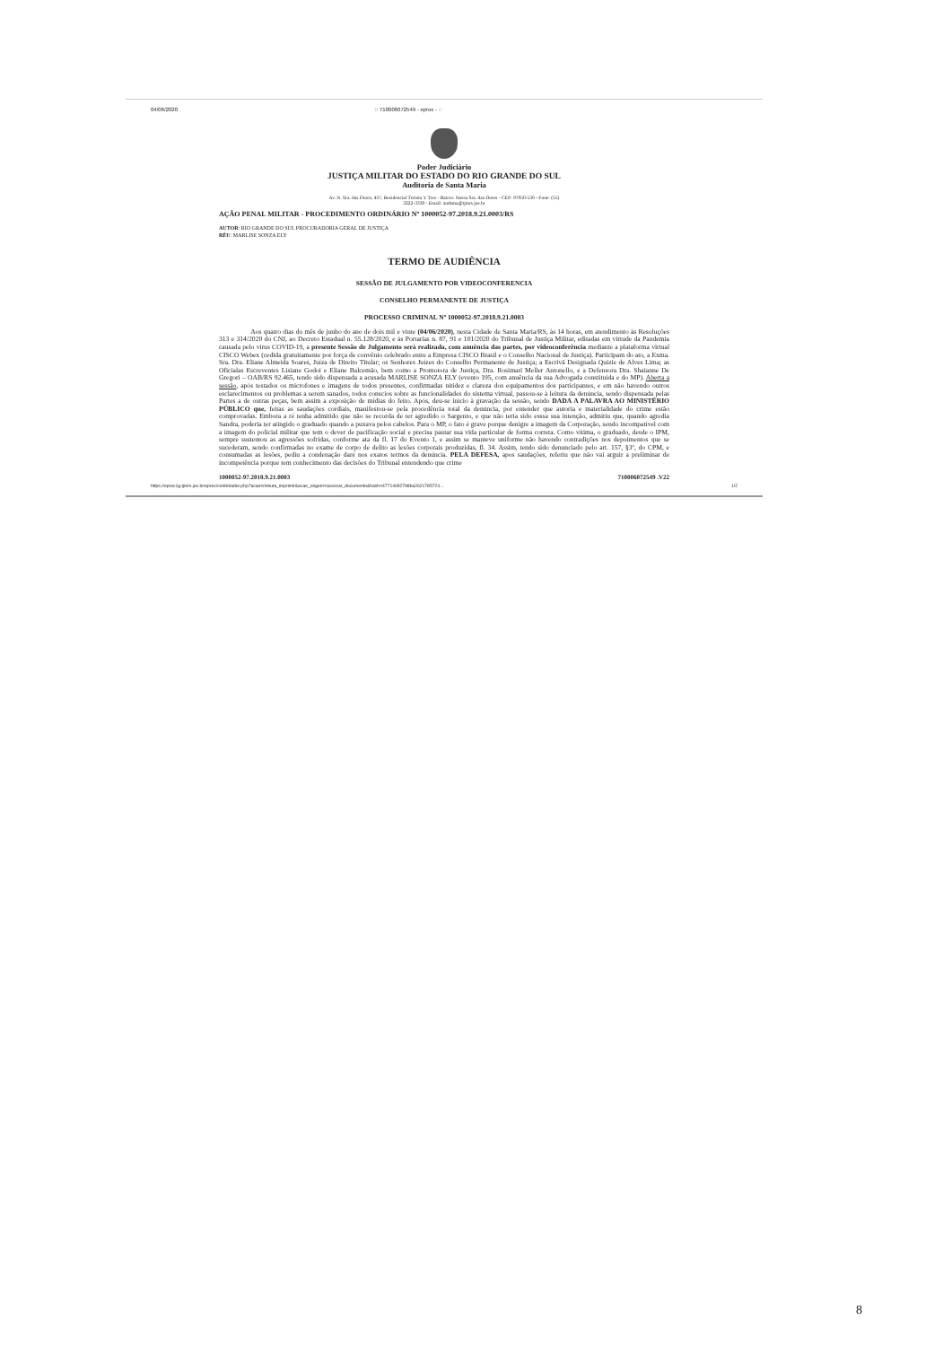04/06/2020:: 710006072549 - eproc - ::
Poder Judiciário
JUSTIÇA MILITAR DO ESTADO DO RIO GRANDE DO SUL
Auditoria de Santa Maria
Av. N. Sra. das Dores, 437, Residencial Treinta Y Tres - Bairro: Nossa Sra. das Dores - CEP: 97050-530 - Fone: (55)
3222-3330 - Email: audsma@tjmrs.jus.br
AÇÃO PENAL MILITAR - PROCEDIMENTO ORDINÁRIO Nº 1000052-97.2018.9.21.0003/RS
AUTOR: RIO GRANDE DO SUL PROCURADORIA GERAL DE JUSTIÇA
RÉU: MARLISE SONZA ELY
TERMO DE AUDIÊNCIA
SESSÃO DE JULGAMENTO POR VIDEOCONFERENCIA
CONSELHO PERMANENTE DE JUSTIÇA
PROCESSO CRIMINAL Nº 1000052-97.2018.9.21.0003
Aos quatro dias do mês de junho do ano de dois mil e vinte (04/06/2020), nesta Cidade de Santa Maria/RS, às 14 horas, em atendimento às Resoluções 313 e 314/2020 do CNJ, ao Decreto Estadual n. 55.128/2020, e às Portarias n. 87, 91 e 101/2020 do Tribunal de Justiça Militar, editadas em virtude da Pandemia causada pelo virus COVID-19, a presente Sessão de Julgamento será realizada, com anuência das partes, por videoconferência mediante a plataforma virtual CISCO Webex (cedida gratuitamente por força de convênio celebrado entre a Empresa CISCO Brasil e o Conselho Nacional de Justiça). Participam do ato, a Exma. Sra. Dra. Eliane Almeida Soares, Juíza de Direito Titular; os Senhores Juízes do Conselho Permanente de Justiça; a Escrivã Designada Quizie de Alves Lima; as Oficialas Escreventes Lisiane Godoi e Eliane Balcemão, bem como a Promotora de Justiça, Dra. Rosimari Meller Antonello, e a Defensora Dra. Shaianne De Gregori – OAB/RS 92.465, tendo sido dispensada a acusada MARLISE SONZA ELY (evento 195, com anuência da sua Advogada constituída e do MP). Aberta a sessão, após testados os microfones e imagens de todos presentes, confirmadas nitidez e clareza dos equipamentos dos participantes, e em não havendo outros esclarecimentos ou problemas a serem sanados, todos conscios sobre as funcionalidades do sistema virtual, passou-se à leitura da denúncia, sendo dispensada pelas Partes a de outras peças, bem assim a exposição de mídias do feito. Após, deu-se início à gravação da sessão, sendo DADA A PALAVRA AO MINISTÉRIO PÚBLICO que, feitas as saudações cordiais, manifestou-se pela procedência total da denúncia, por entender que autoria e materialidade do crime estão comprovadas. Embora a ré tenha admitido que não se recorda de ter agredido o Sargento, e que não teria sido esssa sua intenção, admitiu que, quando agredia Sandra, poderia ter atingido o graduado quando a puxava pelos cabelos. Para o MP, o fato é grave porque denigre a imagem da Corporação, sendo incompatível com a imagem do policial militar que tem o dever de pacificação social e precisa pautar sua vida particular de forma correta. Como vítima, o graduado, desde o IPM, sempre sustentou as agressões sofridas, conforme ata da fl. 17 do Evento 1, e assim se manteve uniforme não havendo contradições nos depoimentos que se sucederam, sendo confirmadas no exame de corpo de delito as lesões corporais produzidas, fl. 34. Assim, tendo sido denunciado pelo art. 157, §3º, do CPM, e consumadas as lesões, pediu a condenação daré nos exatos termos da denúncia. PELA DEFESA, apos saudações, referiu que não vai arguir a preliminar de incompetência porque tem conhecimento das decisões do Tribunal entendendo que crime
1000052-97.2018.9.21.0003 710006072549 .V22
https://eproc1g.tjmrs.jus.br/eproc/controlador.php?acao=minuta_imprimir&acao_origem=acessar_documento&hash=47714092798ba2621785724... 1/2
8